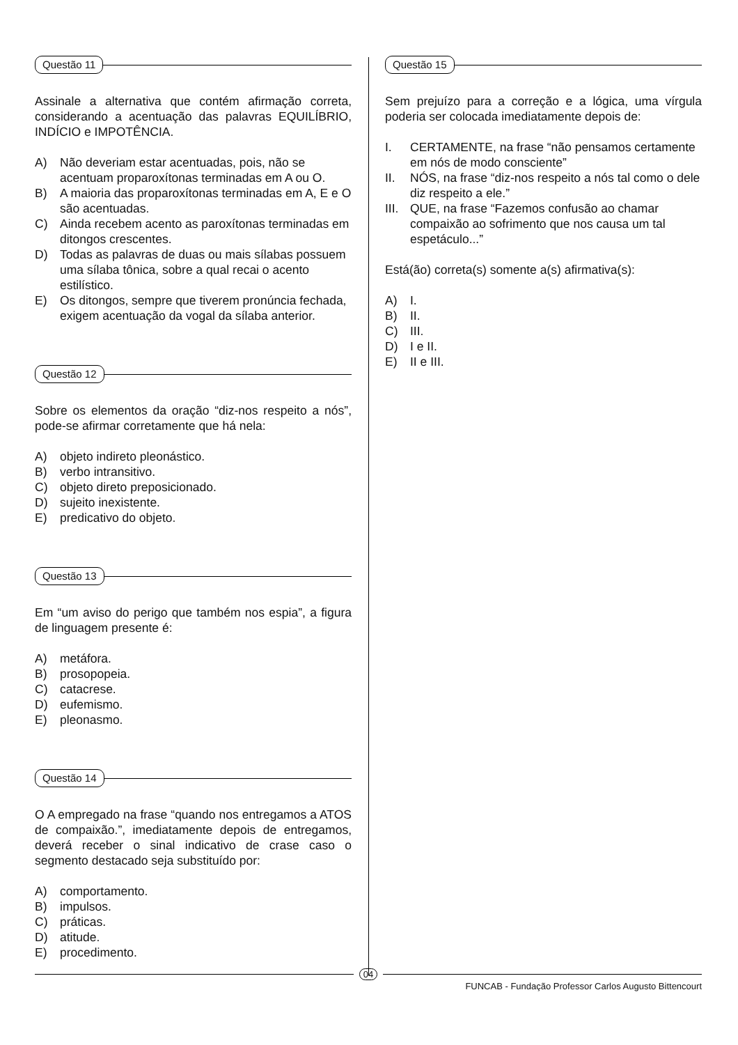Questão 11
Assinale a alternativa que contém afirmação correta, considerando a acentuação das palavras EQUILÍBRIO, INDÍCIO e IMPOTÊNCIA.
A) Não deveriam estar acentuadas, pois, não se acentuam proparoxítonas terminadas em A ou O.
B) A maioria das proparoxítonas terminadas em A, E e O são acentuadas.
C) Ainda recebem acento as paroxítonas terminadas em ditongos crescentes.
D) Todas as palavras de duas ou mais sílabas possuem uma sílaba tônica, sobre a qual recai o acento estilístico.
E) Os ditongos, sempre que tiverem pronúncia fechada, exigem acentuação da vogal da sílaba anterior.
Questão 12
Sobre os elementos da oração “diz-nos respeito a nós”, pode-se afirmar corretamente que há nela:
A) objeto indireto pleonástico.
B) verbo intransitivo.
C) objeto direto preposicionado.
D) sujeito inexistente.
E) predicativo do objeto.
Questão 13
Em “um aviso do perigo que também nos espia”, a figura de linguagem presente é:
A) metáfora.
B) prosopopeia.
C) catacrese.
D) eufemismo.
E) pleonasmo.
Questão 14
O A empregado na frase “quando nos entregamos a ATOS de compaixão.”, imediatamente depois de entregamos, deverá receber o sinal indicativo de crase caso o segmento destacado seja substituído por:
A) comportamento.
B) impulsos.
C) práticas.
D) atitude.
E) procedimento.
Questão 15
Sem prejuízo para a correção e a lógica, uma vírgula poderia ser colocada imediatamente depois de:
I. CERTAMENTE, na frase “não pensamos certamente em nós de modo consciente”
II. NÓS, na frase “diz-nos respeito a nós tal como o dele diz respeito a ele.”
III.
QUE, na frase “Fazemos confusão ao chamar compaixão ao sofrimento que nos causa um tal espetáculo...”
Está(ão) correta(s) somente a(s) afirmativa(s):
A) I.
B) II.
C) III.
D) I e II.
E) II e III.
04
FUNCAB - Fundação Professor Carlos Augusto Bittencourt